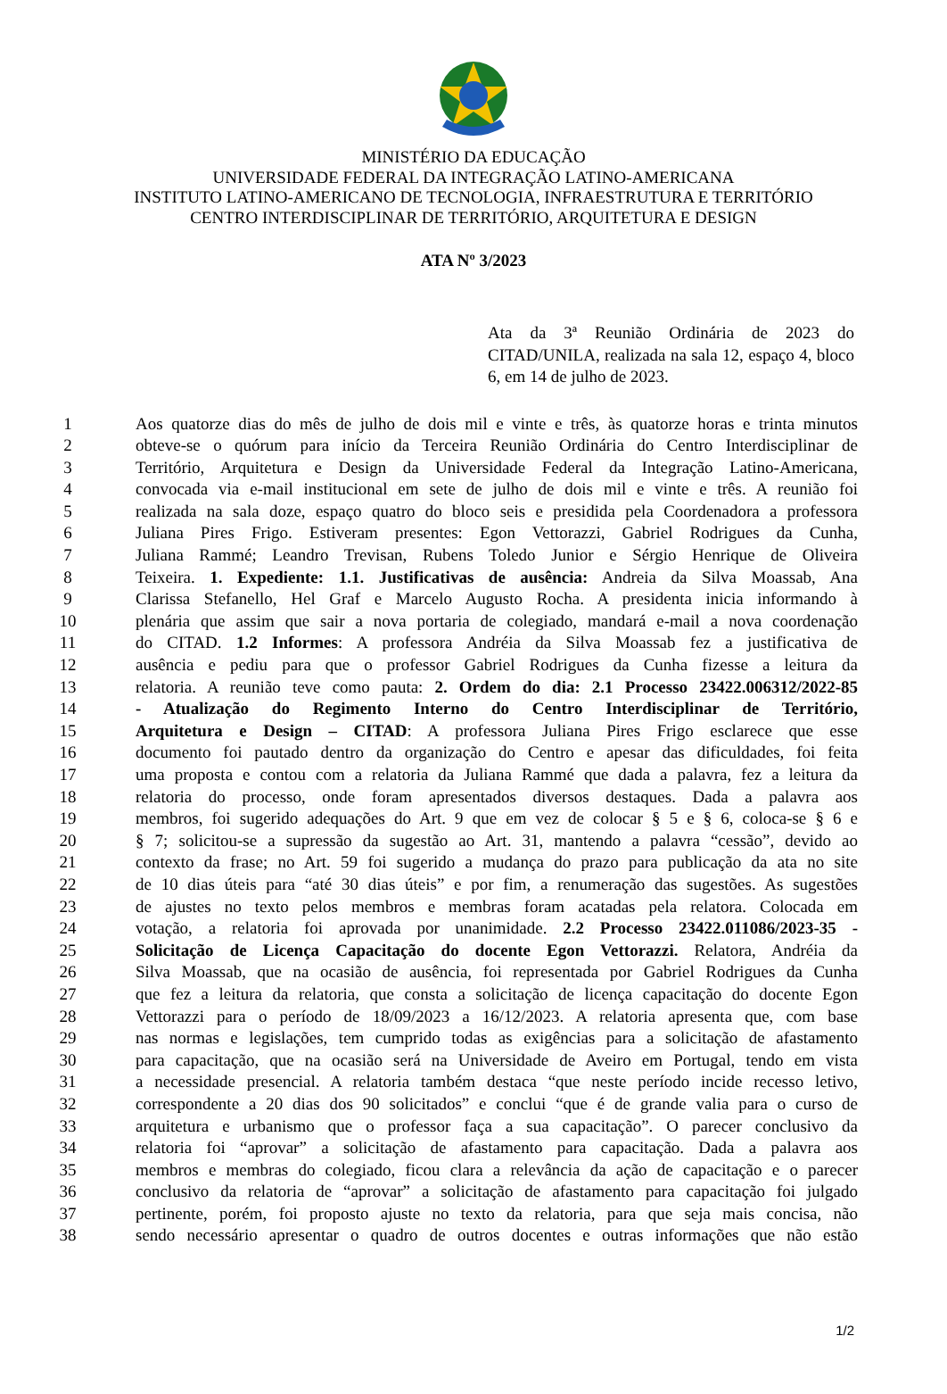MINISTÉRIO DA EDUCAÇÃO
UNIVERSIDADE FEDERAL DA INTEGRAÇÃO LATINO-AMERICANA
INSTITUTO LATINO-AMERICANO DE TECNOLOGIA, INFRAESTRUTURA E TERRITÓRIO
CENTRO INTERDISCIPLINAR DE TERRITÓRIO, ARQUITETURA E DESIGN
ATA Nº 3/2023
Ata da 3ª Reunião Ordinária de 2023 do CITAD/UNILA, realizada na sala 12, espaço 4, bloco 6, em 14 de julho de 2023.
| 1 | Aos quatorze dias do mês de julho de dois mil e vinte e três, às quatorze horas e trinta minutos |
| 2 | obteve-se o quórum para início da Terceira Reunião Ordinária do Centro Interdisciplinar de |
| 3 | Território, Arquitetura e Design da Universidade Federal da Integração Latino-Americana, |
| 4 | convocada via e-mail institucional em sete de julho de dois mil e vinte e três. A reunião foi |
| 5 | realizada na sala doze, espaço quatro do bloco seis e presidida pela Coordenadora a professora |
| 6 | Juliana Pires Frigo. Estiveram presentes: Egon Vettorazzi, Gabriel Rodrigues da Cunha, |
| 7 | Juliana Rammé; Leandro Trevisan, Rubens Toledo Junior e Sérgio Henrique de Oliveira |
| 8 | Teixeira. 1. Expediente: 1.1. Justificativas de ausência: Andreia da Silva Moassab, Ana |
| 9 | Clarissa Stefanello, Hel Graf e Marcelo Augusto Rocha. A presidenta inicia informando à |
| 10 | plenária que assim que sair a nova portaria de colegiado, mandará e-mail a nova coordenação |
| 11 | do CITAD. 1.2 Informes : A professora Andréia da Silva Moassab fez a justificativa de |
| 12 | ausência e pediu para que o professor Gabriel Rodrigues da Cunha fizesse a leitura da |
| 13 | relatoria. A reunião teve como pauta: 2. Ordem do dia: 2.1 Processo 23422.006312/2022-85 |
| 14 | - Atualização do Regimento Interno do Centro Interdisciplinar de Território, |
| 15 | Arquitetura e Design – CITAD : A professora Juliana Pires Frigo esclarece que esse |
| 16 | documento foi pautado dentro da organização do Centro e apesar das dificuldades, foi feita |
| 17 | uma proposta e contou com a relatoria da Juliana Rammé que dada a palavra, fez a leitura da |
| 18 | relatoria do processo, onde foram apresentados diversos destaques. Dada a palavra aos |
| 19 | membros, foi sugerido adequações do Art. 9 que em vez de colocar § 5 e § 6, coloca-se § 6 e |
| 20 | § 7; solicitou-se a supressão da sugestão ao Art. 31, mantendo a palavra “cessão”, devido ao |
| 21 | contexto da frase; no Art. 59 foi sugerido a mudança do prazo para publicação da ata no site |
| 22 | de 10 dias úteis para “até 30 dias úteis” e por fim, a renumeração das sugestões. As sugestões |
| 23 | de ajustes no texto pelos membros e membras foram acatadas pela relatora. Colocada em |
| 24 | votação, a relatoria foi aprovada por unanimidade. 2.2 Processo 23422.011086/2023-35 - |
| 25 | Solicitação de Licença Capacitação do docente Egon Vettorazzi. Relatora, Andréia da |
| 26 | Silva Moassab, que na ocasião de ausência, foi representada por Gabriel Rodrigues da Cunha |
| 27 | que fez a leitura da relatoria, que consta a solicitação de licença capacitação do docente Egon |
| 28 | Vettorazzi para o período de 18/09/2023 a 16/12/2023. A relatoria apresenta que, com base |
| 29 | nas normas e legislações, tem cumprido todas as exigências para a solicitação de afastamento |
| 30 | para capacitação, que na ocasião será na Universidade de Aveiro em Portugal, tendo em vista |
| 31 | a necessidade presencial. A relatoria também destaca “que neste período incide recesso letivo, |
| 32 | correspondente a 20 dias dos 90 solicitados” e conclui “que é de grande valia para o curso de |
| 33 | arquitetura e urbanismo que o professor faça a sua capacitação”. O parecer conclusivo da |
| 34 | relatoria foi “aprovar” a solicitação de afastamento para capacitação. Dada a palavra aos |
| 35 | membros e membras do colegiado, ficou clara a relevância da ação de capacitação e o parecer |
| 36 | conclusivo da relatoria de “aprovar” a solicitação de afastamento para capacitação foi julgado |
| 37 | pertinente, porém, foi proposto ajuste no texto da relatoria, para que seja mais concisa, não |
| 38 | sendo necessário apresentar o quadro de outros docentes e outras informações que não estão |
1/2